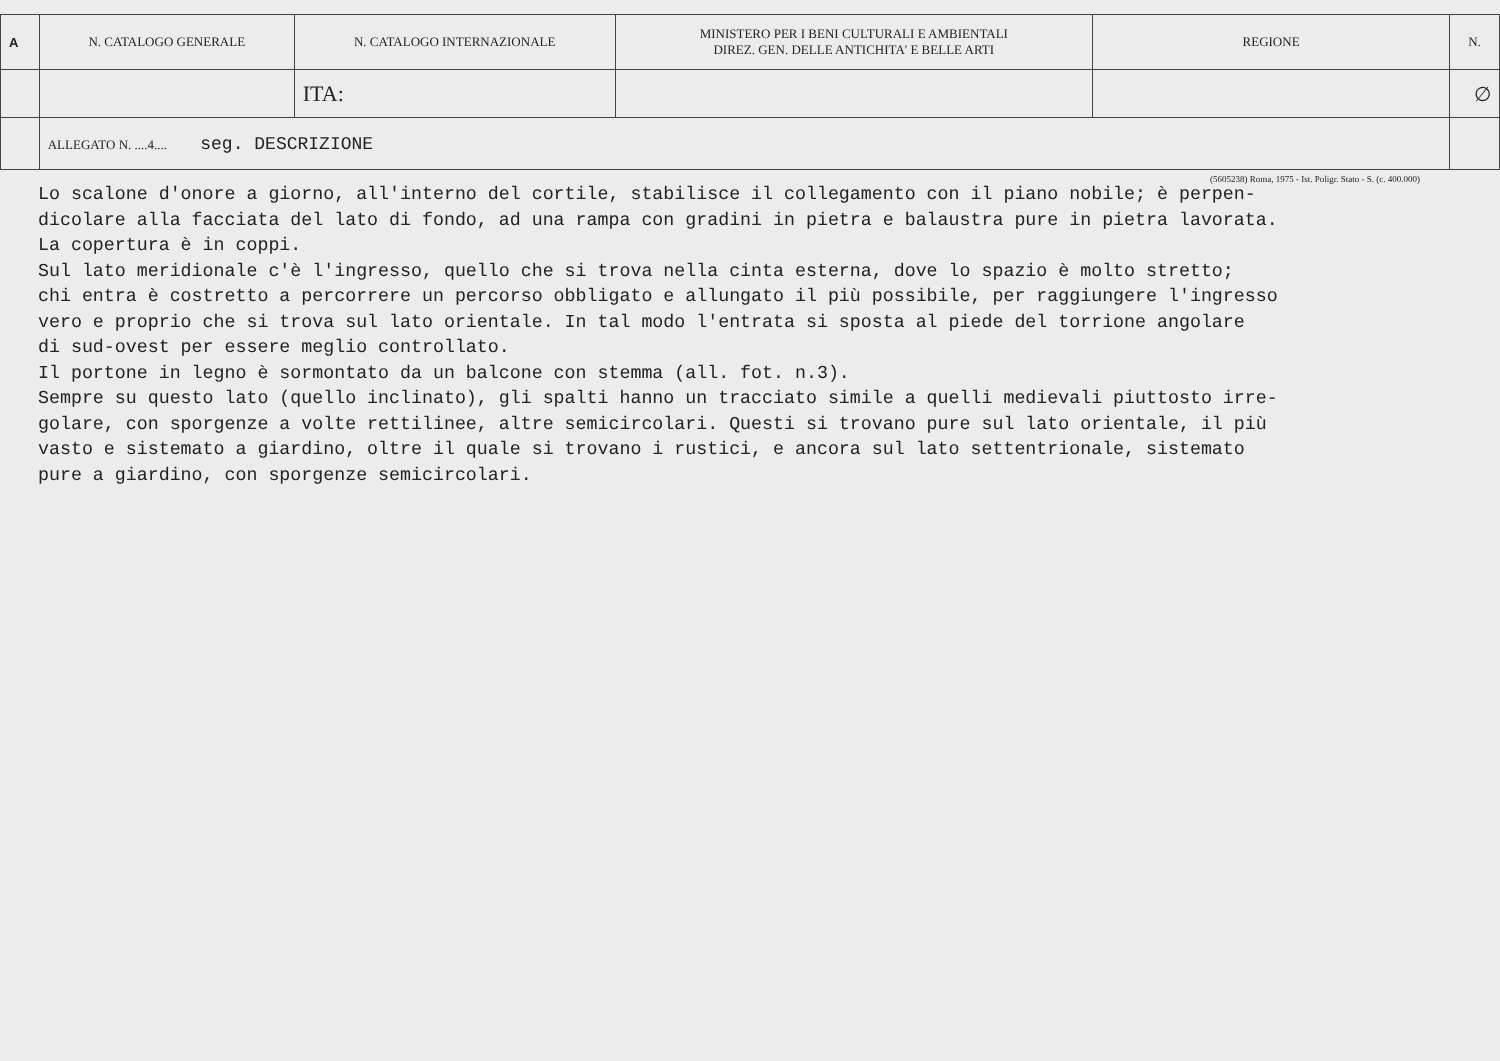| A | N. CATALOGO GENERALE | N. CATALOGO INTERNAZIONALE | MINISTERO PER I BENI CULTURALI E AMBIENTALI DIREZ. GEN. DELLE ANTICHITA' E BELLE ARTI | REGIONE | N. |
| | | ITA: | | | ∅ |
| | ALLEGATO N. ....4.... seg. DESCRIZIONE | | | | |
(5605238) Roma, 1975 - Ist. Poligr. Stato - S. (c. 400.000)
Lo scalone d'onore a giorno, all'interno del cortile, stabilisce il collegamento con il piano nobile; è perpen- dicolare alla facciata del lato di fondo, ad una rampa con gradini in pietra e balaustra pure in pietra lavorata. La copertura è in coppi. Sul lato meridionale c'è l'ingresso, quello che si trova nella cinta esterna, dove lo spazio è molto stretto; chi entra è costretto a percorrere un percorso obbligato e allungato il più possibile, per raggiungere l'ingresso vero e proprio che si trova sul lato orientale. In tal modo l'entrata si sposta al piede del torrione angolare di sud-ovest per essere meglio controllato. Il portone in legno è sormontato da un balcone con stemma (all. fot. n.3). Sempre su questo lato (quello inclinato), gli spalti hanno un tracciato simile a quelli medievali piuttosto irre- golare, con sporgenze a volte rettilinee, altre semicircolari. Questi si trovano pure sul lato orientale, il più vasto e sistemato a giardino, oltre il quale si trovano i rustici, e ancora sul lato settentrionale, sistemato pure a giardino, con sporgenze semicircolari.